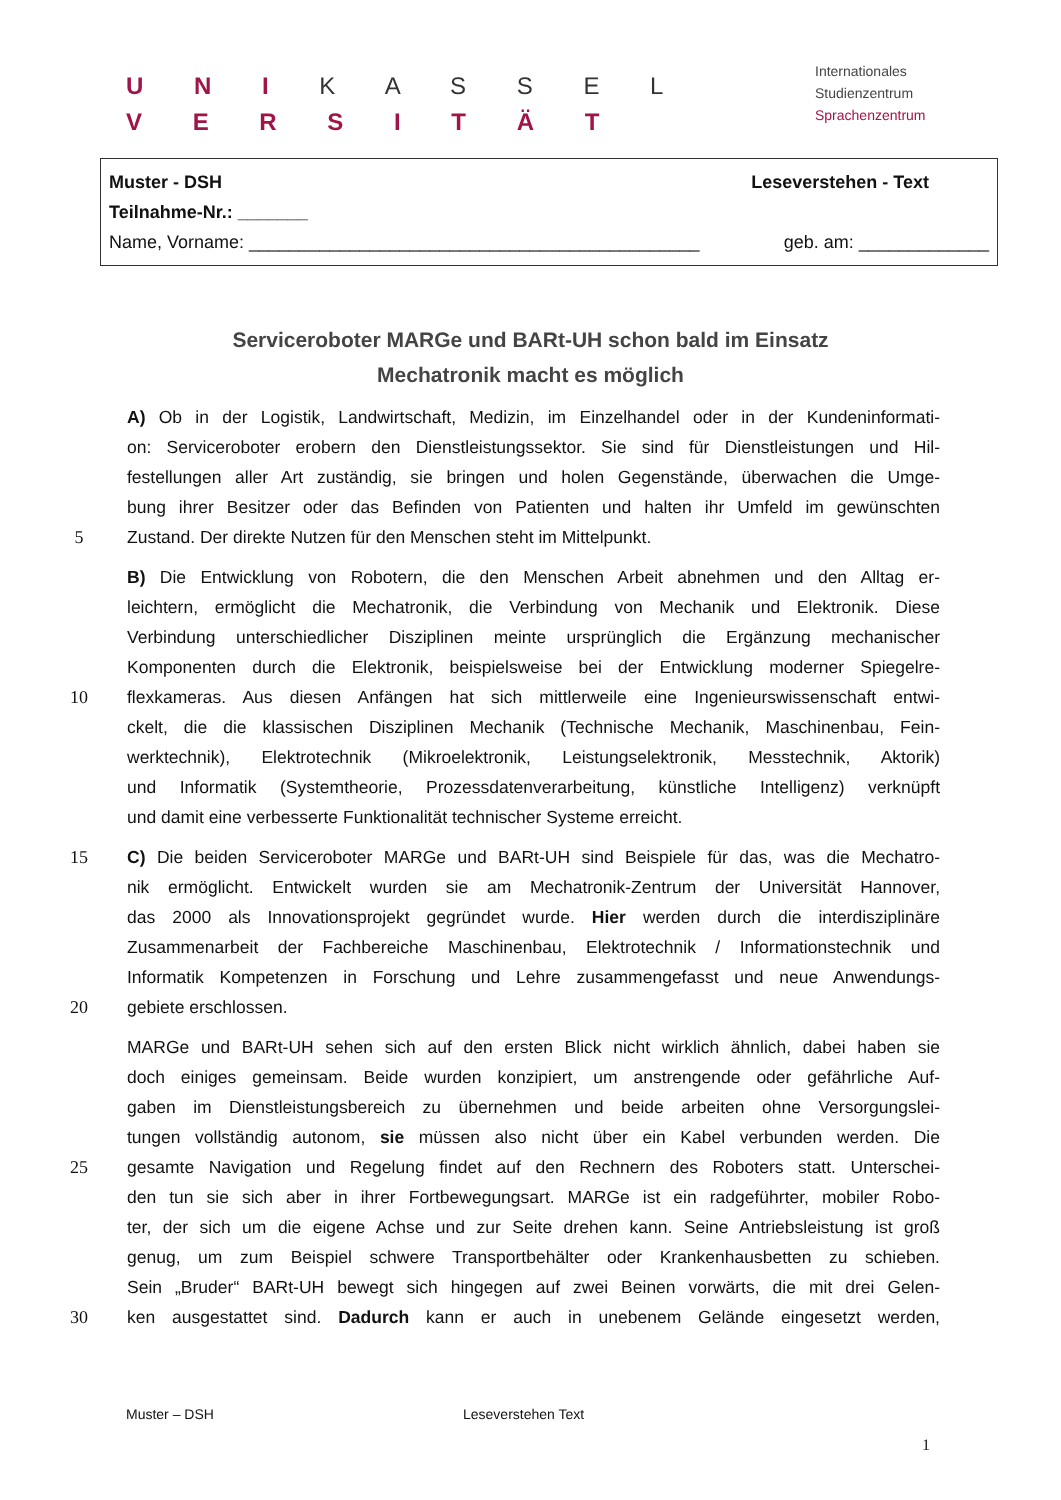U N I K A S S E L
V E R S I T Ä T
Internationales
Studienzentrum
Sprachenzentrum
Muster - DSH Leseverstehen - Text
Teilnahme-Nr.: _______
Name, Vorname: _____________________________________________ geb. am: _____________
Serviceroboter MARGe und BARt-UH schon bald im Einsatz
Mechatronik macht es möglich
A) Ob in der Logistik, Landwirtschaft, Medizin, im Einzelhandel oder in der Kundeninformati-
on: Serviceroboter erobern den Dienstleistungssektor. Sie sind für Dienstleistungen und Hil-
festellungen aller Art zuständig, sie bringen und holen Gegenstände, überwachen die Umge-
bung ihrer Besitzer oder das Befinden von Patienten und halten ihr Umfeld im gewünschten
5 Zustand. Der direkte Nutzen für den Menschen steht im Mittelpunkt.
B) Die Entwicklung von Robotern, die den Menschen Arbeit abnehmen und den Alltag er-
leichtern, ermöglicht die Mechatronik, die Verbindung von Mechanik und Elektronik. Diese
Verbindung unterschiedlicher Disziplinen meinte ursprünglich die Ergänzung mechanischer
Komponenten durch die Elektronik, beispielsweise bei der Entwicklung moderner Spiegelre-
10 flexkameras. Aus diesen Anfängen hat sich mittlerweile eine Ingenieurswissenschaft entwi-
ckelt, die die klassischen Disziplinen Mechanik (Technische Mechanik, Maschinenbau, Fein-
werktechnik), Elektrotechnik (Mikroelektronik, Leistungselektronik, Messtechnik, Aktorik)
und Informatik (Systemtheorie, Prozessdatenverarbeitung, künstliche Intelligenz) verknüpft
und damit eine verbesserte Funktionalität technischer Systeme erreicht.
15 C) Die beiden Serviceroboter MARGe und BARt-UH sind Beispiele für das, was die Mechatro-
nik ermöglicht. Entwickelt wurden sie am Mechatronik-Zentrum der Universität Hannover,
das 2000 als Innovationsprojekt gegründet wurde. Hier werden durch die interdisziplinäre
Zusammenarbeit der Fachbereiche Maschinenbau, Elektrotechnik / Informationstechnik und
Informatik Kompetenzen in Forschung und Lehre zusammengefasst und neue Anwendungs-
20 gebiete erschlossen.
MARGe und BARt-UH sehen sich auf den ersten Blick nicht wirklich ähnlich, dabei haben sie
doch einiges gemeinsam. Beide wurden konzipiert, um anstrengende oder gefährliche Auf-
gaben im Dienstleistungsbereich zu übernehmen und beide arbeiten ohne Versorgungslei-
tungen vollständig autonom, sie müssen also nicht über ein Kabel verbunden werden. Die
25 gesamte Navigation und Regelung findet auf den Rechnern des Roboters statt. Unterschei-
den tun sie sich aber in ihrer Fortbewegungsart. MARGe ist ein radgeführter, mobiler Robo-
ter, der sich um die eigene Achse und zur Seite drehen kann. Seine Antriebsleistung ist groß
genug, um zum Beispiel schwere Transportbehälter oder Krankenhausbetten zu schieben.
Sein „Bruder“ BARt-UH bewegt sich hingegen auf zwei Beinen vorwärts, die mit drei Gelen-
30 ken ausgestattet sind. Dadurch kann er auch in unebenem Gelände eingesetzt werden,
Muster – DSH Leseverstehen Text
1